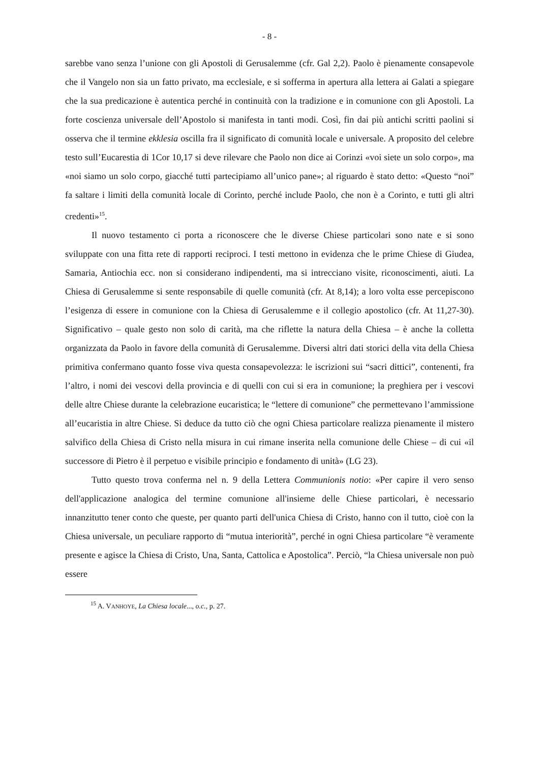- 8 -
sarebbe vano senza l’unione con gli Apostoli di Gerusalemme (cfr. Gal 2,2). Paolo è pienamente consapevole che il Vangelo non sia un fatto privato, ma ecclesiale, e si sofferma in apertura alla lettera ai Galati a spiegare che la sua predicazione è autentica perché in continuità con la tradizione e in comunione con gli Apostoli. La forte coscienza universale dell’Apostolo si manifesta in tanti modi. Così, fin dai più antichi scritti paolini si osserva che il termine ekklesia oscilla fra il significato di comunità locale e universale. A proposito del celebre testo sull’Eucarestia di 1Cor 10,17 si deve rilevare che Paolo non dice ai Corinzi «voi siete un solo corpo», ma «noi siamo un solo corpo, giacché tutti partecipiamo all’unico pane»; al riguardo è stato detto: «Questo “noi” fa saltare i limiti della comunità locale di Corinto, perché include Paolo, che non è a Corinto, e tutti gli altri credenti»<sup>15</sup>.
Il nuovo testamento ci porta a riconoscere che le diverse Chiese particolari sono nate e si sono sviluppate con una fitta rete di rapporti reciproci. I testi mettono in evidenza che le prime Chiese di Giudea, Samaria, Antiochia ecc. non si considerano indipendenti, ma si intrecciano visite, riconoscimenti, aiuti. La Chiesa di Gerusalemme si sente responsabile di quelle comunità (cfr. At 8,14); a loro volta esse percepiscono l’esigenza di essere in comunione con la Chiesa di Gerusalemme e il collegio apostolico (cfr. At 11,27-30). Significativo – quale gesto non solo di carità, ma che riflette la natura della Chiesa – è anche la colletta organizzata da Paolo in favore della comunità di Gerusalemme. Diversi altri dati storici della vita della Chiesa primitiva confermano quanto fosse viva questa consapevolezza: le iscrizioni sui “sacri dittici”, contenenti, fra l’altro, i nomi dei vescovi della provincia e di quelli con cui si era in comunione; la preghiera per i vescovi delle altre Chiese durante la celebrazione eucaristica; le “lettere di comunione” che permettevano l’ammissione all’eucaristia in altre Chiese. Si deduce da tutto ciò che ogni Chiesa particolare realizza pienamente il mistero salvifico della Chiesa di Cristo nella misura in cui rimane inserita nella comunione delle Chiese – di cui «il successore di Pietro è il perpetuo e visibile principio e fondamento di unità» (LG 23).
Tutto questo trova conferma nel n. 9 della Lettera Communionis notio: «Per capire il vero senso dell'applicazione analogica del termine comunione all'insieme delle Chiese particolari, è necessario innanzitutto tener conto che queste, per quanto parti dell'unica Chiesa di Cristo, hanno con il tutto, cioè con la Chiesa universale, un peculiare rapporto di “mutua interiorità”, perché in ogni Chiesa particolare “è veramente presente e agisce la Chiesa di Cristo, Una, Santa, Cattolica e Apostolica”. Perciò, “la Chiesa universale non può essere
<sup>15</sup> A. VANHOYE, La Chiesa locale..., o.c., p. 27.